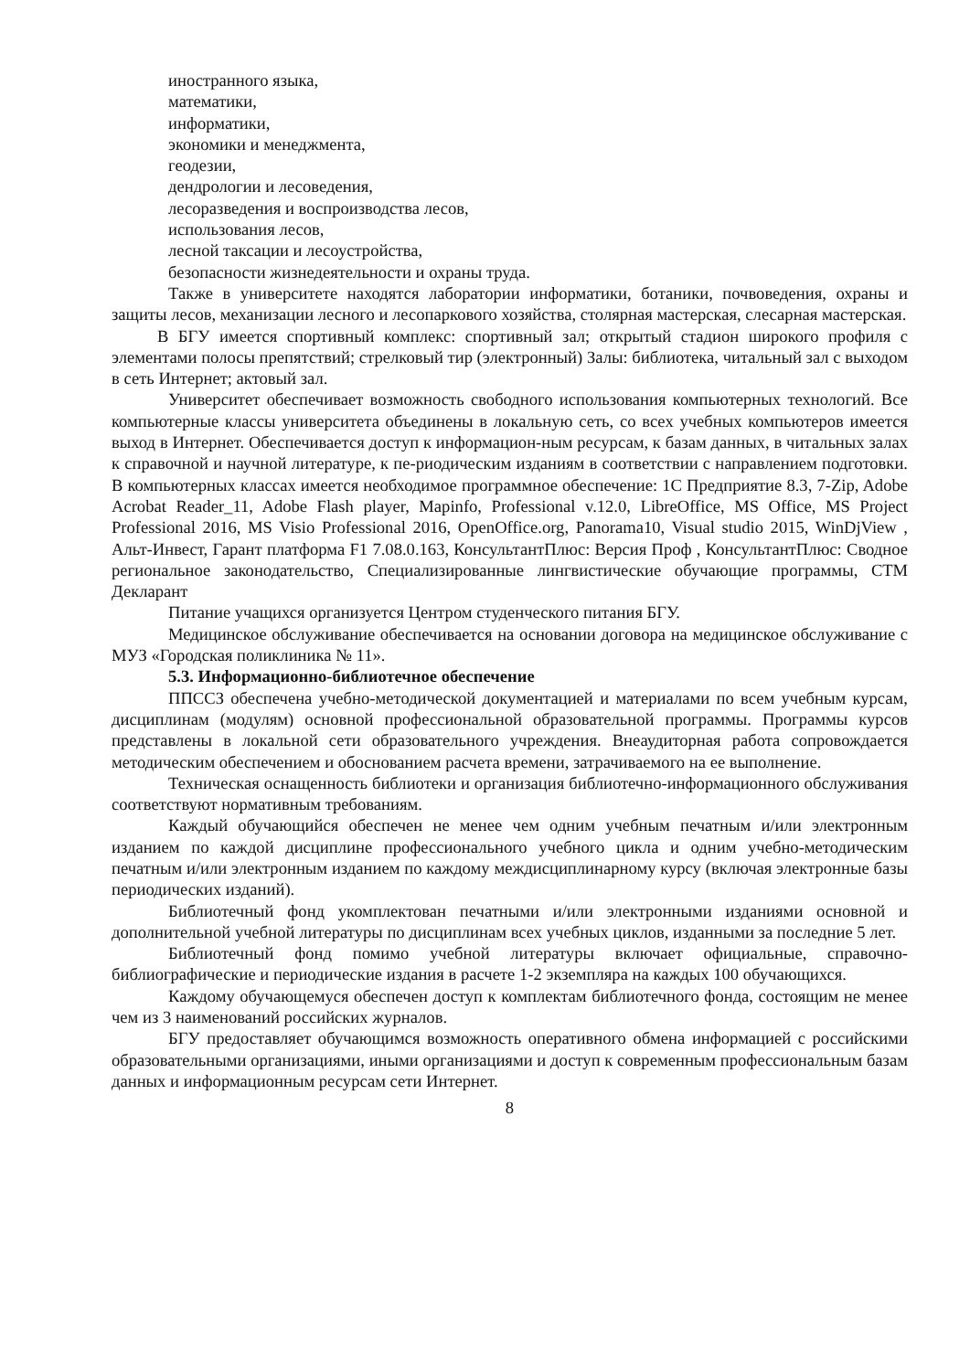иностранного языка,
математики,
информатики,
экономики и менеджмента,
геодезии,
дендрологии и лесоведения,
лесоразведения и воспроизводства лесов,
использования лесов,
лесной таксации и лесоустройства,
безопасности жизнедеятельности и охраны труда.
Также в университете находятся лаборатории информатики, ботаники, почвоведения, охраны и защиты лесов, механизации лесного и лесопаркового хозяйства, столярная мастерская, слесарная мастерская.
В БГУ имеется спортивный комплекс: спортивный зал; открытый стадион широкого профиля с элементами полосы препятствий; стрелковый тир (электронный) Залы: библиотека, читальный зал с выходом в сеть Интернет; актовый зал.
Университет обеспечивает возможность свободного использования компьютерных технологий. Все компьютерные классы университета объединены в локальную сеть, со всех учебных компьютеров имеется выход в Интернет. Обеспечивается доступ к информацион-ным ресурсам, к базам данных, в читальных залах к справочной и научной литературе, к пе-риодическим изданиям в соответствии с направлением подготовки. В компьютерных классах имеется необходимое программное обеспечение: 1С Предприятие 8.3, 7-Zip, Adobe Acrobat Reader_11, Adobe Flash player, Mapinfo, Professional v.12.0, LibreOffice, MS Office, MS Project Professional 2016, MS Visio Professional 2016, OpenOffice.org, Panorama10, Visual studio 2015, WinDjView , Альт-Инвест, Гарант платформа F1 7.08.0.163, КонсультантПлюс: Версия Проф , КонсультантПлюс: Сводное региональное законодательство, Специализированные лингвистические обучающие программы, СТМ Декларант
Питание учащихся организуется Центром студенческого питания БГУ.
Медицинское обслуживание обеспечивается на основании договора на медицинское обслуживание с МУЗ «Городская поликлиника № 11».
5.3. Информационно-библиотечное обеспечение
ППССЗ обеспечена учебно-методической документацией и материалами по всем учебным курсам, дисциплинам (модулям) основной профессиональной образовательной программы. Программы курсов представлены в локальной сети образовательного учреждения. Внеаудиторная работа сопровождается методическим обеспечением и обоснованием расчета времени, затрачиваемого на ее выполнение.
Техническая оснащенность библиотеки и организация библиотечно-информационного обслуживания соответствуют нормативным требованиям.
Каждый обучающийся обеспечен не менее чем одним учебным печатным и/или электронным изданием по каждой дисциплине профессионального учебного цикла и одним учебно-методическим печатным и/или электронным изданием по каждому междисциплинарному курсу (включая электронные базы периодических изданий).
Библиотечный фонд укомплектован печатными и/или электронными изданиями основной и дополнительной учебной литературы по дисциплинам всех учебных циклов, изданными за последние 5 лет.
Библиотечный фонд помимо учебной литературы включает официальные, справочно-библиографические и периодические издания в расчете 1-2 экземпляра на каждых 100 обучающихся.
Каждому обучающемуся обеспечен доступ к комплектам библиотечного фонда, состоящим не менее чем из 3 наименований российских журналов.
БГУ предоставляет обучающимся возможность оперативного обмена информацией с российскими образовательными организациями, иными организациями и доступ к современным профессиональным базам данных и информационным ресурсам сети Интернет.
8